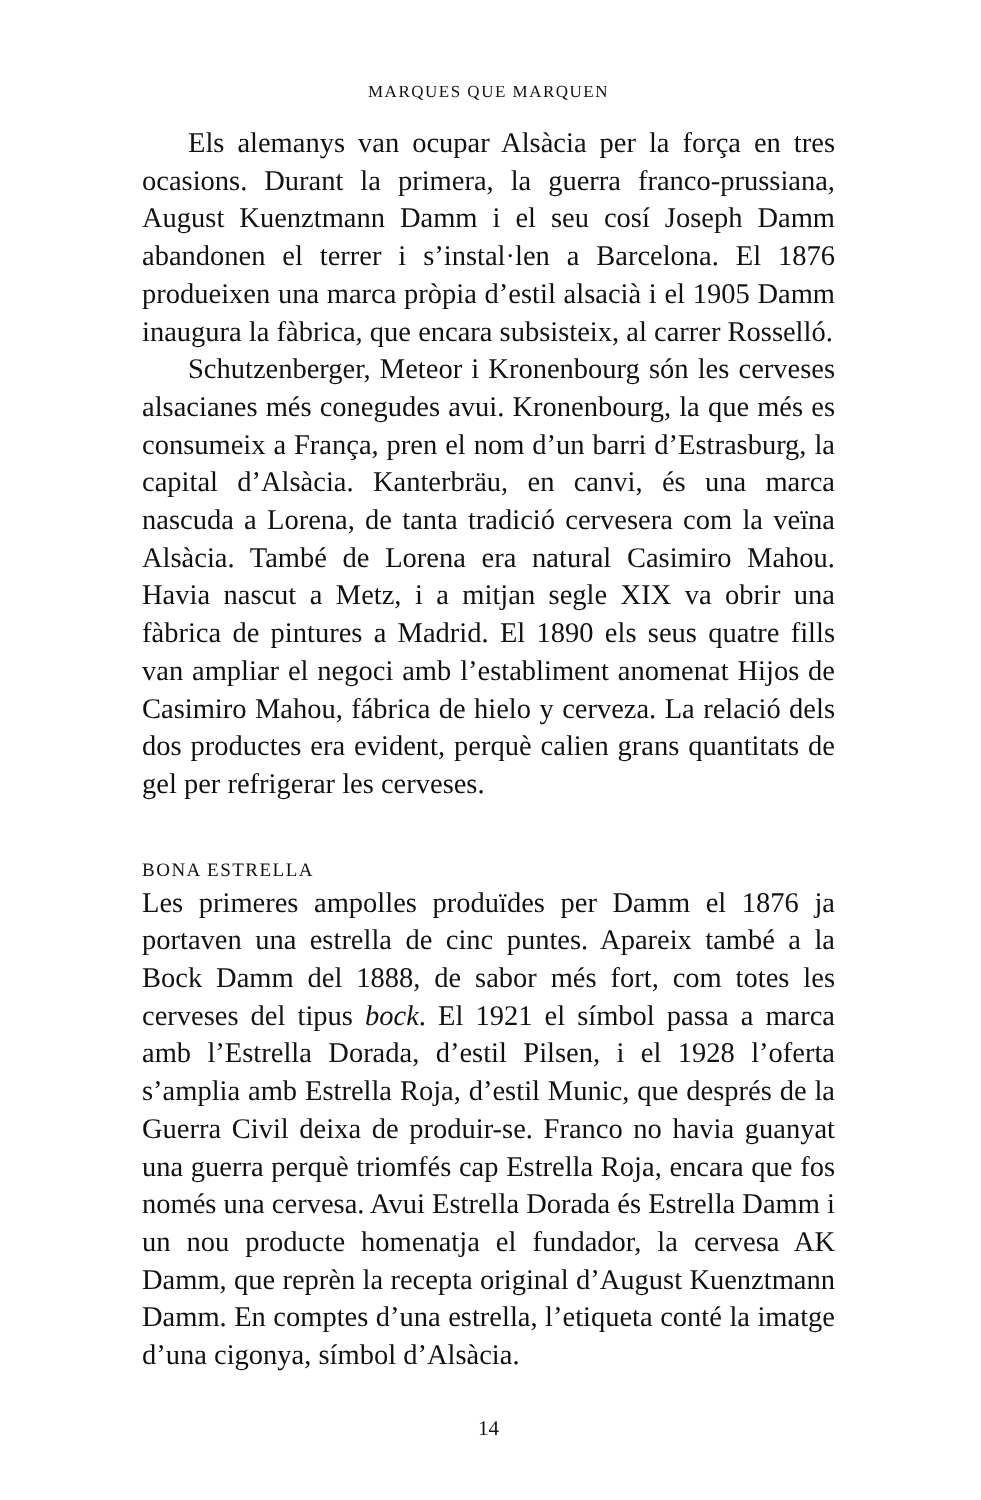MARQUES QUE MARQUEN
Els alemanys van ocupar Alsàcia per la força en tres ocasions. Durant la primera, la guerra franco-prussiana, August Kuenztmann Damm i el seu cosí Joseph Damm abandonen el terrer i s’instal·len a Barcelona. El 1876 produeixen una marca pròpia d’estil alsacià i el 1905 Damm inaugura la fàbrica, que encara subsisteix, al carrer Rosselló.
Schutzenberger, Meteor i Kronenbourg són les cerveses alsacianes més conegudes avui. Kronenbourg, la que més es consumeix a França, pren el nom d’un barri d’Estrasburg, la capital d’Alsàcia. Kanterbräu, en canvi, és una marca nascuda a Lorena, de tanta tradició cervesera com la veïna Alsàcia. També de Lorena era natural Casimiro Mahou. Havia nascut a Metz, i a mitjan segle XIX va obrir una fàbrica de pintures a Madrid. El 1890 els seus quatre fills van ampliar el negoci amb l’establiment anomenat Hijos de Casimiro Mahou, fábrica de hielo y cerveza. La relació dels dos productes era evident, perquè calien grans quantitats de gel per refrigerar les cerveses.
BONA ESTRELLA
Les primeres ampolles produïdes per Damm el 1876 ja portaven una estrella de cinc puntes. Apareix també a la Bock Damm del 1888, de sabor més fort, com totes les cerveses del tipus bock. El 1921 el símbol passa a marca amb l’Estrella Dorada, d’estil Pilsen, i el 1928 l’oferta s’amplia amb Estrella Roja, d’estil Munic, que després de la Guerra Civil deixa de produir-se. Franco no havia guanyat una guerra perquè triomfés cap Estrella Roja, encara que fos només una cervesa. Avui Estrella Dorada és Estrella Damm i un nou producte homenatja el fundador, la cervesa AK Damm, que reprèn la recepta original d’August Kuenztmann Damm. En comptes d’una estrella, l’etiqueta conté la imatge d’una cigonya, símbol d’Alsàcia.
14